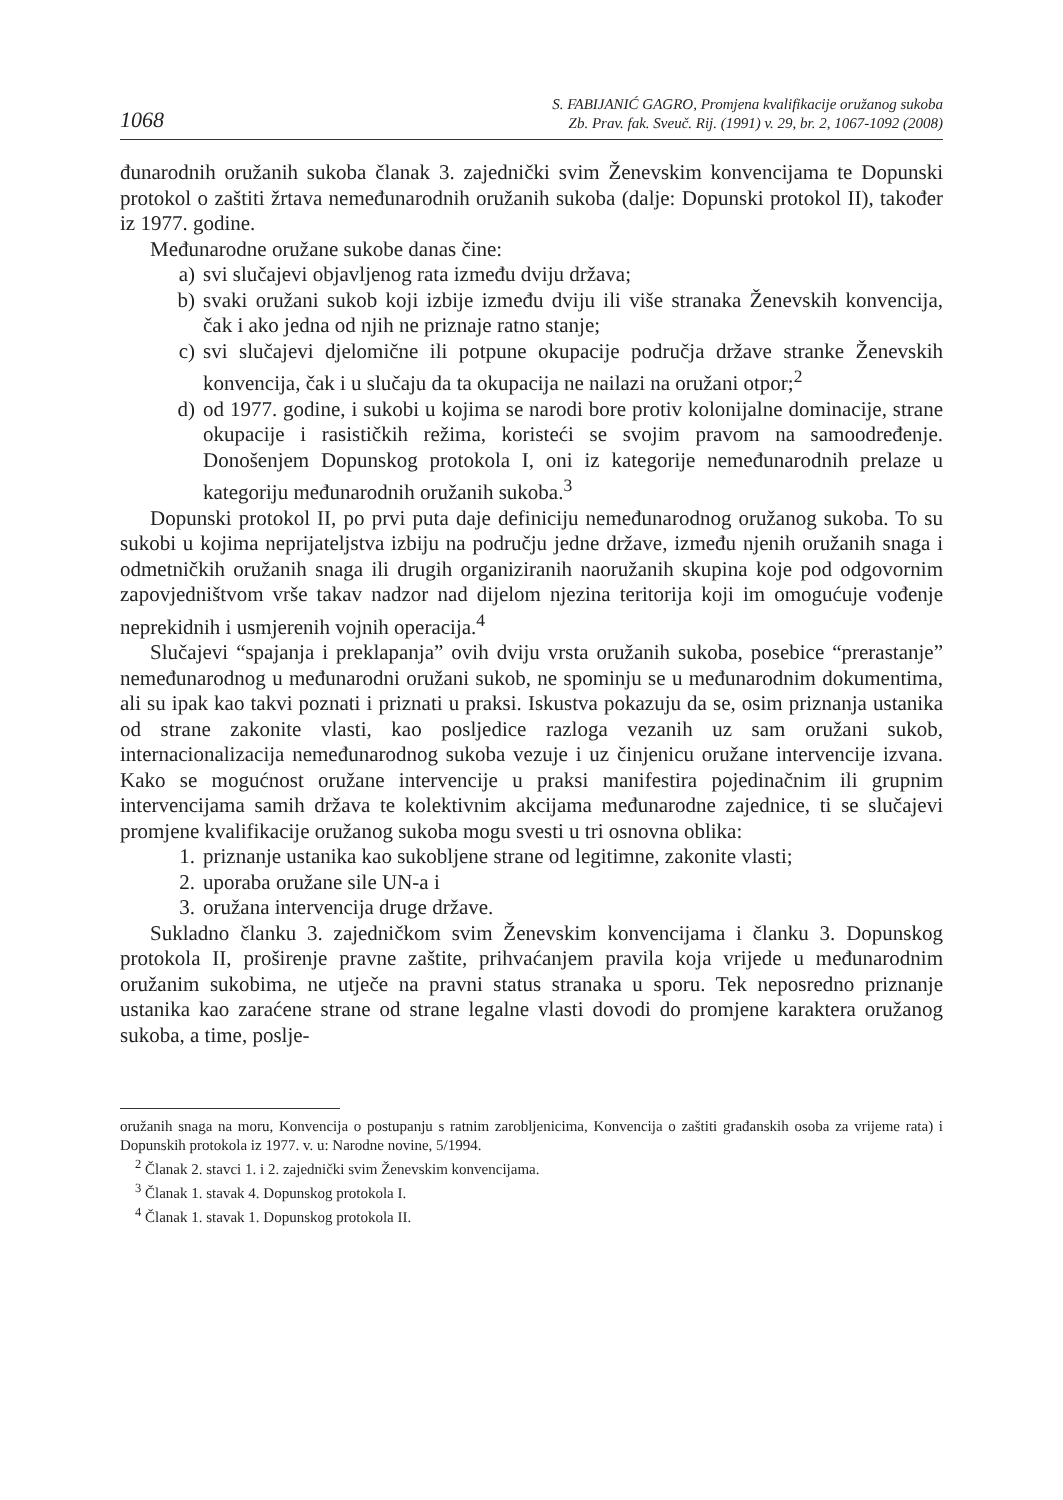1068
S. FABIJANIĆ GAGRO, Promjena kvalifikacije oružanog sukoba
Zb. Prav. fak. Sveuč. Rij. (1991) v. 29, br. 2, 1067-1092 (2008)
đunarodnih oružanih sukoba članak 3. zajednički svim Ženevskim konvencijama te Dopunski protokol o zaštiti žrtava nemeđunarodnih oružanih sukoba (dalje: Dopunski protokol II), također iz 1977. godine.
Međunarodne oružane sukobe danas čine:
a) svi slučajevi objavljenog rata između dviju država;
b) svaki oružani sukob koji izbije između dviju ili više stranaka Ženevskih konvencija, čak i ako jedna od njih ne priznaje ratno stanje;
c) svi slučajevi djelomične ili potpune okupacije područja države stranke Ženevskih konvencija, čak i u slučaju da ta okupacija ne nailazi na oružani otpor;<sup>2</sup>
d) od 1977. godine, i sukobi u kojima se narodi bore protiv kolonijalne dominacije, strane okupacije i rasističkih režima, koristeći se svojim pravom na samoodređenje. Donošenjem Dopunskog protokola I, oni iz kategorije nemeđunarodnih prelaze u kategoriju međunarodnih oružanih sukoba.<sup>3</sup>
Dopunski protokol II, po prvi puta daje definiciju nemeđunarodnog oružanog sukoba. To su sukobi u kojima neprijateljstva izbiju na području jedne države, između njenih oružanih snaga i odmetničkih oružanih snaga ili drugih organiziranih naoružanih skupina koje pod odgovornim zapovjedništvom vrše takav nadzor nad dijelom njezina teritorija koji im omogućuje vođenje neprekidnih i usmjerenih vojnih operacija.<sup>4</sup>
Slučajevi “spajanja i preklapanja” ovih dviju vrsta oružanih sukoba, posebice “prerastanje” nemeđunarodnog u međunarodni oružani sukob, ne spominju se u međunarodnim dokumentima, ali su ipak kao takvi poznati i priznati u praksi. Iskustva pokazuju da se, osim priznanja ustanika od strane zakonite vlasti, kao posljedice razloga vezanih uz sam oružani sukob, internacionalizacija nemeđunarodnog sukoba vezuje i uz činjenicu oružane intervencije izvana. Kako se mogućnost oružane intervencije u praksi manifestira pojedinačnim ili grupnim intervencijama samih država te kolektivnim akcijama međunarodne zajednice, ti se slučajevi promjene kvalifikacije oružanog sukoba mogu svesti u tri osnovna oblika:
1. priznanje ustanika kao sukobljene strane od legitimne, zakonite vlasti;
2. uporaba oružane sile UN-a i
3. oružana intervencija druge države.
Sukladno članku 3. zajedničkom svim Ženevskim konvencijama i članku 3. Dopunskog protokola II, proširenje pravne zaštite, prihvaćanjem pravila koja vrijede u međunarodnim oružanim sukobima, ne utječe na pravni status stranaka u sporu. Tek neposredno priznanje ustanika kao zaraćene strane od strane legalne vlasti dovodi do promjene karaktera oružanog sukoba, a time, poslje-
oružanih snaga na moru, Konvencija o postupanju s ratnim zarobljenicima, Konvencija o zaštiti građanskih osoba za vrijeme rata) i Dopunskih protokola iz 1977. v. u: Narodne novine, 5/1994.
<sup>2</sup> Članak 2. stavci 1. i 2. zajednički svim Ženevskim konvencijama.
<sup>3</sup> Članak 1. stavak 4. Dopunskog protokola I.
<sup>4</sup> Članak 1. stavak 1. Dopunskog protokola II.